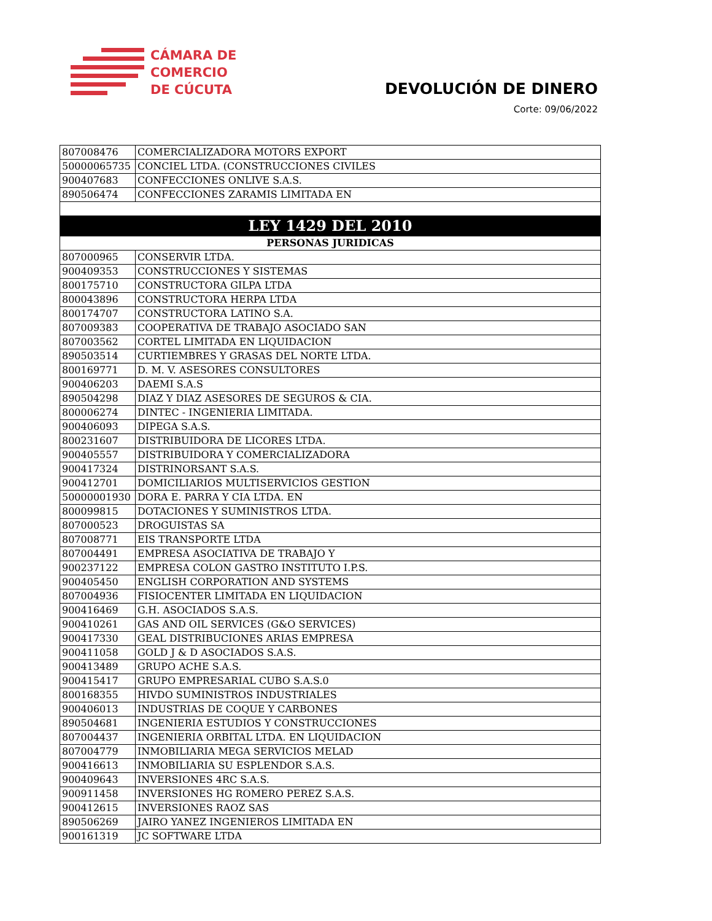CÁMARA DE
COMERCIO
DE CÚCUTA
DEVOLUCIÓN DE DINERO
Corte: 09/06/2022
| 807008476 | COMERCIALIZADORA MOTORS EXPORT |
| 50000065735 | CONCIEL LTDA. (CONSTRUCCIONES CIVILES |
| 900407683 | CONFECCIONES ONLIVE S.A.S. |
| 890506474 | CONFECCIONES ZARAMIS LIMITADA EN |
| LEY 1429 DEL 2010 | |
| PERSONAS JURIDICAS | |
| 807000965 | CONSERVIR LTDA. |
| 900409353 | CONSTRUCCIONES Y SISTEMAS |
| 800175710 | CONSTRUCTORA GILPA LTDA |
| 800043896 | CONSTRUCTORA HERPA LTDA |
| 800174707 | CONSTRUCTORA LATINO S.A. |
| 807009383 | COOPERATIVA DE TRABAJO ASOCIADO SAN |
| 807003562 | CORTEL LIMITADA EN LIQUIDACION |
| 890503514 | CURTIEMBRES Y GRASAS DEL NORTE LTDA. |
| 800169771 | D. M. V. ASESORES CONSULTORES |
| 900406203 | DAEMI S.A.S |
| 890504298 | DIAZ Y DIAZ ASESORES DE SEGUROS & CIA. |
| 800006274 | DINTEC - INGENIERIA LIMITADA. |
| 900406093 | DIPEGA S.A.S. |
| 800231607 | DISTRIBUIDORA DE LICORES LTDA. |
| 900405557 | DISTRIBUIDORA Y COMERCIALIZADORA |
| 900417324 | DISTRINORSANT S.A.S. |
| 900412701 | DOMICILIARIOS MULTISERVICIOS GESTION |
| 50000001930 | DORA E. PARRA Y CIA LTDA. EN |
| 800099815 | DOTACIONES Y SUMINISTROS LTDA. |
| 807000523 | DROGUISTAS SA |
| 807008771 | EIS TRANSPORTE LTDA |
| 807004491 | EMPRESA ASOCIATIVA DE TRABAJO Y |
| 900237122 | EMPRESA COLON GASTRO INSTITUTO I.P.S. |
| 900405450 | ENGLISH CORPORATION AND SYSTEMS |
| 807004936 | FISIOCENTER LIMITADA EN LIQUIDACION |
| 900416469 | G.H. ASOCIADOS S.A.S. |
| 900410261 | GAS AND OIL SERVICES (G&O SERVICES) |
| 900417330 | GEAL DISTRIBUCIONES ARIAS EMPRESA |
| 900411058 | GOLD J & D ASOCIADOS S.A.S. |
| 900413489 | GRUPO ACHE S.A.S. |
| 900415417 | GRUPO EMPRESARIAL CUBO S.A.S.0 |
| 800168355 | HIVDO SUMINISTROS INDUSTRIALES |
| 900406013 | INDUSTRIAS DE COQUE Y CARBONES |
| 890504681 | INGENIERIA ESTUDIOS Y CONSTRUCCIONES |
| 807004437 | INGENIERIA ORBITAL LTDA. EN LIQUIDACION |
| 807004779 | INMOBILIARIA MEGA SERVICIOS MELAD |
| 900416613 | INMOBILIARIA SU ESPLENDOR S.A.S. |
| 900409643 | INVERSIONES 4RC S.A.S. |
| 900911458 | INVERSIONES HG ROMERO PEREZ S.A.S. |
| 900412615 | INVERSIONES RAOZ SAS |
| 890506269 | JAIRO YANEZ INGENIEROS LIMITADA EN |
| 900161319 | JC SOFTWARE LTDA |